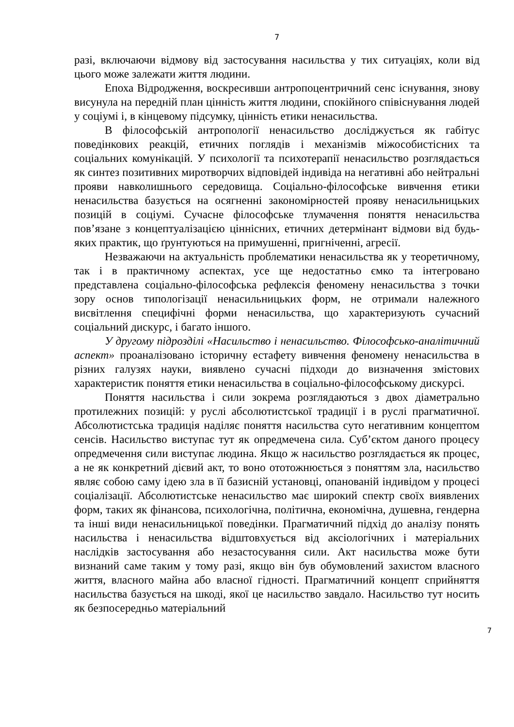7
разі, включаючи відмову від застосування насильства у тих ситуаціях, коли від цього може залежати життя людини.
Епоха Відродження, воскресивши антропоцентричний сенс існування, знову висунула на передній план цінність життя людини, спокійного співіснування людей у соціумі і, в кінцевому підсумку, цінність етики ненасильства.
В філософській антропології ненасильство досліджується як габітус поведінкових реакцій, етичних поглядів і механізмів міжособистісних та соціальних комунікацій. У психології та психотерапії ненасильство розглядається як синтез позитивних миротворчих відповідей індивіда на негативні або нейтральні прояви навколишнього середовища. Соціально-філософське вивчення етики ненасильства базується на осягненні закономірностей прояву ненасильницьких позицій в соціумі. Сучасне філософське тлумачення поняття ненасильства пов’язане з концептуалізацією ціннісних, етичних детермінант відмови від будь-яких практик, що ґрунтуються на примушенні, пригніченні, агресії.
Незважаючи на актуальність проблематики ненасильства як у теоретичному, так і в практичному аспектах, усе ще недостатньо ємко та інтегровано представлена соціально-філософська рефлексія феномену ненасильства з точки зору основ типологізації ненасильницьких форм, не отримали належного висвітлення специфічні форми ненасильства, що характеризують сучасний соціальний дискурс, і багато іншого.
У другому підрозділі «Насильство і ненасильство. Філософсько-аналітичний аспект» проаналізовано історичну естафету вивчення феномену ненасильства в різних галузях науки, виявлено сучасні підходи до визначення змістових характеристик поняття етики ненасильства в соціально-філософському дискурсі.
Поняття насильства і сили зокрема розглядаються з двох діаметрально протилежних позицій: у руслі абсолютистської традиції і в руслі прагматичної. Абсолютистська традиція наділяє поняття насильства суто негативним концептом сенсів. Насильство виступає тут як опредмечена сила. Суб’єктом даного процесу опредмечення сили виступає людина. Якщо ж насильство розглядається як процес, а не як конкретний дієвий акт, то воно ототожнюється з поняттям зла, насильство являє собою саму ідею зла в її базисній установці, опанованій індивідом у процесі соціалізації. Абсолютистське ненасильство має широкий спектр своїх виявлених форм, таких як фінансова, психологічна, політична, економічна, душевна, гендерна та інші види ненасильницької поведінки. Прагматичний підхід до аналізу понять насильства і ненасильства відштовхується від аксіологічних і матеріальних наслідків застосування або незастосування сили. Акт насильства може бути визнаний саме таким у тому разі, якщо він був обумовлений захистом власного життя, власного майна або власної гідності. Прагматичний концепт сприйняття насильства базується на шкоді, якої це насильство завдало. Насильство тут носить як безпосередньо матеріальний
7